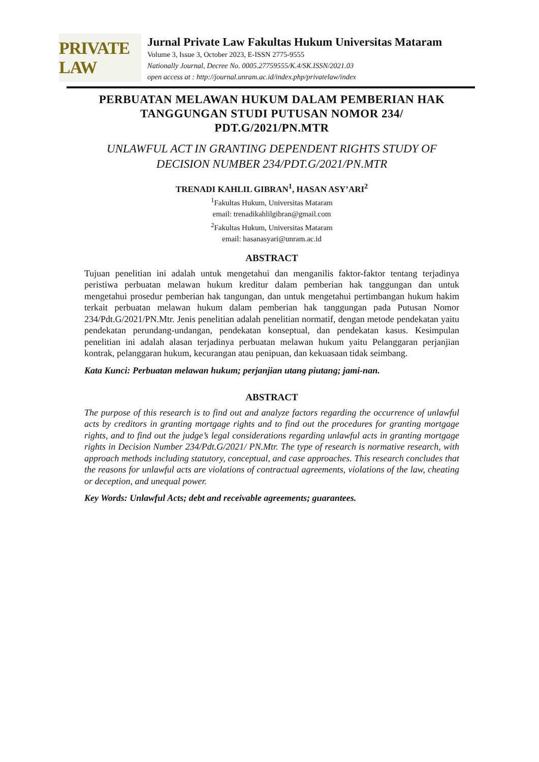PRIVATE LAW
Jurnal Private Law Fakultas Hukum Universitas Mataram
Volume 3, Issue 3, October 2023, E-ISSN 2775-9555
Nationally Journal, Decree No. 0005.27759555/K.4/SK.ISSN/2021.03
open access at : http://journal.unram.ac.id/index.php/privatelaw/index
PERBUATAN MELAWAN HUKUM DALAM PEMBERIAN HAK TANGGUNGAN STUDI PUTUSAN NOMOR 234/ PDT.G/2021/PN.MTR
UNLAWFUL ACT IN GRANTING DEPENDENT RIGHTS STUDY OF DECISION NUMBER 234/PDT.G/2021/PN.MTR
TRENADI KAHLIL GIBRAN<sup>1</sup>, HASAN ASY’ARI<sup>2</sup>
<sup>1</sup> Fakultas Hukum, Universitas Mataram
email: trenadikahlilgibran@gmail.com
<sup>2</sup> Fakultas Hukum, Universitas Mataram
email: hasanasyari@unram.ac.id
ABSTRACT
Tujuan penelitian ini adalah untuk mengetahui dan menganilis faktor-faktor tentang terjadinya peristiwa perbuatan melawan hukum kreditur dalam pemberian hak tanggungan dan untuk mengetahui prosedur pemberian hak tangungan, dan untuk mengetahui pertimbangan hukum hakim terkait perbuatan melawan hukum dalam pemberian hak tanggungan pada Putusan Nomor 234/Pdt.G/2021/PN.Mtr. Jenis penelitian adalah penelitian normatif, dengan metode pendekatan yaitu pendekatan perundang-undangan, pendekatan konseptual, dan pendekatan kasus. Kesimpulan penelitian ini adalah alasan terjadinya perbuatan melawan hukum yaitu Pelanggaran perjanjian kontrak, pelanggaran hukum, kecurangan atau penipuan, dan kekuasaan tidak seimbang.
Kata Kunci: Perbuatan melawan hukum; perjanjian utang piutang; jami-nan.
ABSTRACT
The purpose of this research is to find out and analyze factors regarding the occurrence of unlawful acts by creditors in granting mortgage rights and to find out the procedures for granting mortgage rights, and to find out the judge’s legal considerations regarding unlawful acts in granting mortgage rights in Decision Number 234/Pdt.G/2021/ PN.Mtr. The type of research is normative research, with approach methods including statutory, conceptual, and case approaches. This research concludes that the reasons for unlawful acts are violations of contractual agreements, violations of the law, cheating or deception, and unequal power.
Key Words: Unlawful Acts; debt and receivable agreements; guarantees.